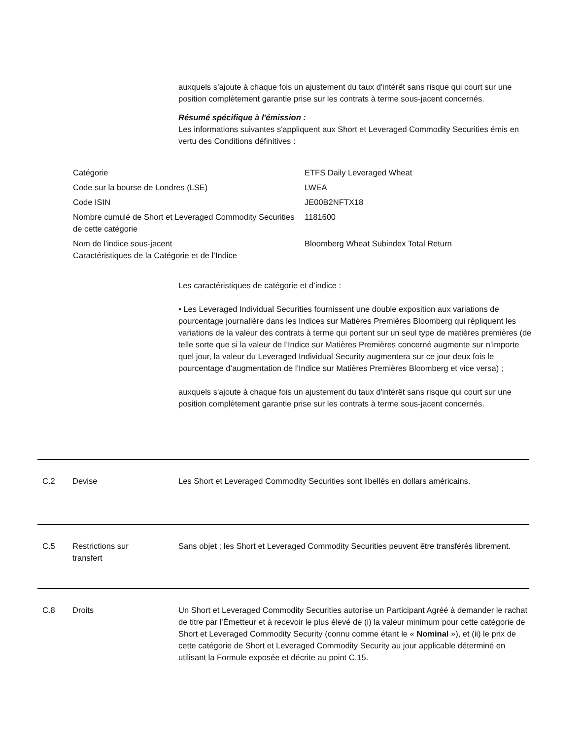auxquels s’ajoute à chaque fois un ajustement du taux d'intérêt sans risque qui court sur une position complètement garantie prise sur les contrats à terme sous-jacent concernés.
Résumé spécifique à l'émission :
Les informations suivantes s'appliquent aux Short et Leveraged Commodity Securities émis en vertu des Conditions définitives :
| Catégorie | ETFS Daily Leveraged Wheat |
| Code sur la bourse de Londres (LSE) | LWEA |
| Code ISIN | JE00B2NFTX18 |
| Nombre cumulé de Short et Leveraged Commodity Securities de cette catégorie | 1181600 |
| Nom de l'indice sous-jacent Caractéristiques de la Catégorie et de l’Indice | Bloomberg Wheat Subindex Total Return |
Les caractéristiques de catégorie et d’indice :
• Les Leveraged Individual Securities fournissent une double exposition aux variations de pourcentage journalière dans les Indices sur Matières Premières Bloomberg qui répliquent les variations de la valeur des contrats à terme qui portent sur un seul type de matières premières (de telle sorte que si la valeur de l’Indice sur Matières Premières concerné augmente sur n’importe quel jour, la valeur du Leveraged Individual Security augmentera sur ce jour deux fois le pourcentage d’augmentation de l’Indice sur Matières Premières Bloomberg et vice versa) ;
auxquels s'ajoute à chaque fois un ajustement du taux d'intérêt sans risque qui court sur une position complètement garantie prise sur les contrats à terme sous-jacent concernés.
C.2 Devise Les Short et Leveraged Commodity Securities sont libellés en dollars américains.
C.5 Restrictions sur
transfert
Sans objet ; les Short et Leveraged Commodity Securities peuvent être transférés librement.
C.8 Droits Un Short et Leveraged Commodity Securities autorise un Participant Agréé à demander le rachat de titre par l’Émetteur et à recevoir le plus élevé de (i) la valeur minimum pour cette catégorie de Short et Leveraged Commodity Security (connu comme étant le « Nominal »), et (ii) le prix de cette catégorie de Short et Leveraged Commodity Security au jour applicable déterminé en utilisant la Formule exposée et décrite au point C.15.